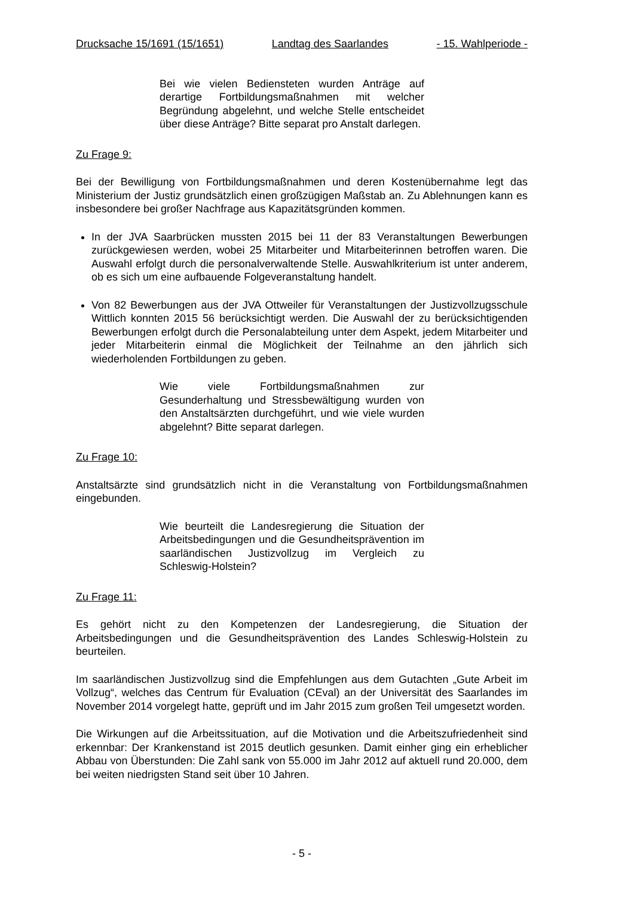Drucksache 15/1691 (15/1651) Landtag des Saarlandes - 15. Wahlperiode -
Bei wie vielen Bediensteten wurden Anträge auf derartige Fortbildungsmaßnahmen mit welcher Begründung abgelehnt, und welche Stelle entscheidet über diese Anträge? Bitte separat pro Anstalt darlegen.
Zu Frage 9:
Bei der Bewilligung von Fortbildungsmaßnahmen und deren Kostenübernahme legt das Ministerium der Justiz grundsätzlich einen großzügigen Maßstab an. Zu Ablehnungen kann es insbesondere bei großer Nachfrage aus Kapazitätsgründen kommen.
In der JVA Saarbrücken mussten 2015 bei 11 der 83 Veranstaltungen Bewerbungen zurückgewiesen werden, wobei 25 Mitarbeiter und Mitarbeiterinnen betroffen waren. Die Auswahl erfolgt durch die personalverwaltende Stelle. Auswahlkriterium ist unter anderem, ob es sich um eine aufbauende Folgeveranstaltung handelt.
Von 82 Bewerbungen aus der JVA Ottweiler für Veranstaltungen der Justizvollzugsschule Wittlich konnten 2015 56 berücksichtigt werden. Die Auswahl der zu berücksichtigenden Bewerbungen erfolgt durch die Personalabteilung unter dem Aspekt, jedem Mitarbeiter und jeder Mitarbeiterin einmal die Möglichkeit der Teilnahme an den jährlich sich wiederholenden Fortbildungen zu geben.
Wie viele Fortbildungsmaßnahmen zur Gesunderhaltung und Stressbewältigung wurden von den Anstaltsärzten durchgeführt, und wie viele wurden abgelehnt? Bitte separat darlegen.
Zu Frage 10:
Anstaltsärzte sind grundsätzlich nicht in die Veranstaltung von Fortbildungsmaßnahmen eingebunden.
Wie beurteilt die Landesregierung die Situation der Arbeitsbedingungen und die Gesundheitsprävention im saarländischen Justizvollzug im Vergleich zu Schleswig-Holstein?
Zu Frage 11:
Es gehört nicht zu den Kompetenzen der Landesregierung, die Situation der Arbeitsbedingungen und die Gesundheitsprävention des Landes Schleswig-Holstein zu beurteilen.
Im saarländischen Justizvollzug sind die Empfehlungen aus dem Gutachten „Gute Arbeit im Vollzug“, welches das Centrum für Evaluation (CEval) an der Universität des Saarlandes im November 2014 vorgelegt hatte, geprüft und im Jahr 2015 zum großen Teil umgesetzt worden.
Die Wirkungen auf die Arbeitssituation, auf die Motivation und die Arbeitszufriedenheit sind erkennbar: Der Krankenstand ist 2015 deutlich gesunken. Damit einher ging ein erheblicher Abbau von Überstunden: Die Zahl sank von 55.000 im Jahr 2012 auf aktuell rund 20.000, dem bei weiten niedrigsten Stand seit über 10 Jahren.
- 5 -